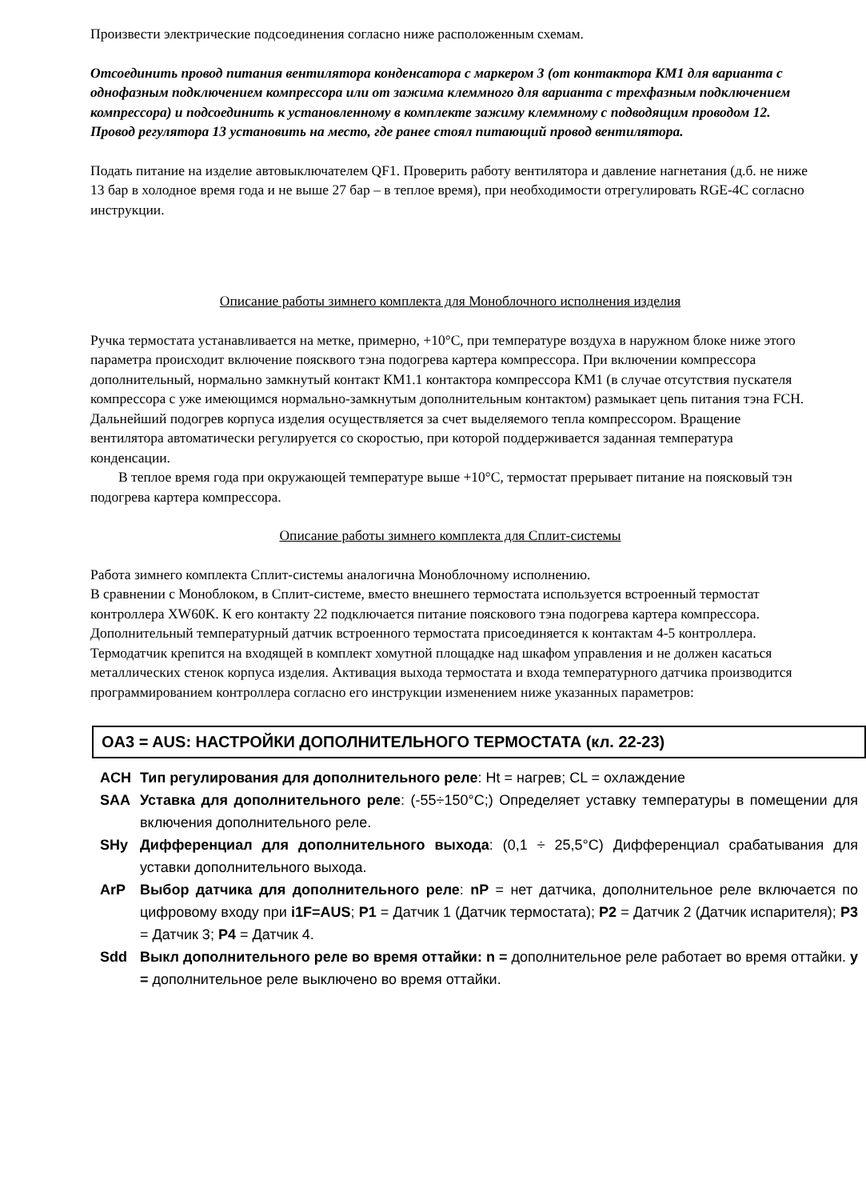Произвести электрические подсоединения согласно ниже расположенным схемам.
Отсоединить провод питания вентилятора конденсатора с маркером 3 (от контактора КМ1 для варианта с однофазным подключением компрессора или от зажима клеммного для варианта с трехфазным подключением компрессора) и подсоединить к установленному в комплекте зажиму клеммному с подводящим проводом 12. Провод регулятора 13 установить на место, где ранее стоял питающий провод вентилятора.
Подать питание на изделие автовыключателем QF1. Проверить работу вентилятора и давление нагнетания (д.б. не ниже 13 бар в холодное время года и не выше 27 бар – в теплое время), при необходимости отрегулировать RGE-4C согласно инструкции.
Описание работы зимнего комплекта для Моноблочного исполнения изделия
Ручка термостата устанавливается на метке, примерно, +10°С, при температуре воздуха в наружном блоке ниже этого параметра происходит включение поясквого тэна подогрева картера компрессора. При включении компрессора дополнительный, нормально замкнутый контакт КМ1.1 контактора компрессора КМ1 (в случае отсутствия пускателя компрессора с уже имеющимся нормально-замкнутым дополнительным контактом) размыкает цепь питания тэна FCH. Дальнейший подогрев корпуса изделия осуществляется за счет выделяемого тепла компрессором. Вращение вентилятора автоматически регулируется со скоростью, при которой поддерживается заданная температура конденсации.
В теплое время года при окружающей температуре выше +10°С, термостат прерывает питание на поясковый тэн подогрева картера компрессора.
Описание работы зимнего комплекта для Сплит-системы
Работа зимнего комплекта Сплит-системы аналогична Моноблочному исполнению.
В сравнении с Моноблоком, в Сплит-системе, вместо внешнего термостата используется встроенный термостат контроллера XW60K. К его контакту 22 подключается питание пояскового тэна подогрева картера компрессора. Дополнительный температурный датчик встроенного термостата присоединяется к контактам 4-5 контроллера. Термодатчик крепится на входящей в комплект хомутной площадке над шкафом управления и не должен касаться металлических стенок корпуса изделия. Активация выхода термостата и входа температурного датчика производится программированием контроллера согласно его инструкции изменением ниже указанных параметров:
OA3 = AUS: НАСТРОЙКИ ДОПОЛНИТЕЛЬНОГО ТЕРМОСТАТА (кл. 22-23)
ACH Тип регулирования для дополнительного реле: Ht = нагрев; CL = охлаждение
SAA Уставка для дополнительного реле: (-55÷150°C;) Определяет уставку температуры в помещении для включения дополнительного реле.
SHy Дифференциал для дополнительного выхода: (0,1 ÷ 25,5°C) Дифференциал срабатывания для уставки дополнительного выхода.
ArP Выбор датчика для дополнительного реле: nP = нет датчика, дополнительное реле включается по цифровому входу при i1F=AUS; P1 = Датчик 1 (Датчик термостата); P2 = Датчик 2 (Датчик испарителя); P3 = Датчик 3; P4 = Датчик 4.
Sdd Выкл дополнительного реле во время оттайки: n = дополнительное реле работает во время оттайки. y = дополнительное реле выключено во время оттайки.